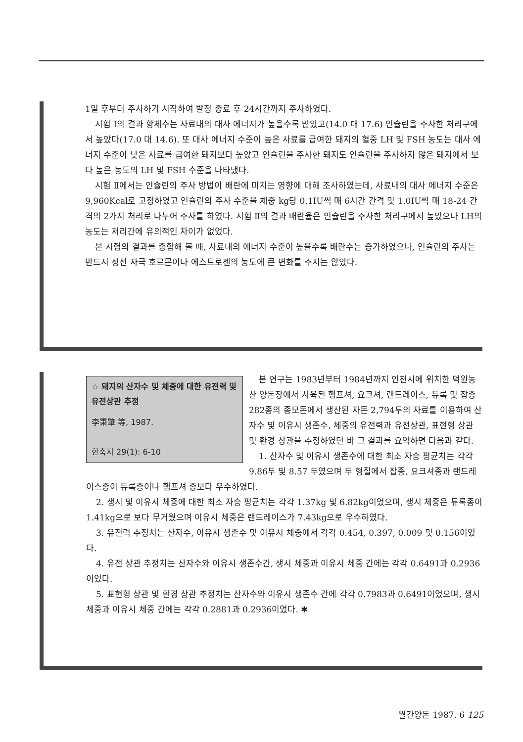1일 후부터 주사하기 시작하여 발정 종료 후 24시간까지 주사하였다.
시험 Ⅰ의 결과 항체수는 사료내의 대사 에너지가 높을수록 많았고(14.0 대 17.6) 인슐린을 주사한 처리구에서 높았다(17.0 대 14.6). 또 대사 에너지 수준이 높은 사료를 급여한 돼지의 혈중 LH 및 FSH 농도는 대사 에너지 수준이 낮은 사료를 급여한 돼지보다 높았고 인슐린을 주사한 돼지도 인슐린을 주사하지 않은 돼지에서 보다 높은 농도의 LH 및 FSH 수준을 나타냈다.
시험 Ⅱ에서는 인슐린의 주사 방법이 배란에 미치는 영향에 대해 조사하였는데, 사료내의 대사 에너지 수준은 9,960Kcal로 고정하였고 인슐린의 주사 수준을 체중 kg당 0.1IU씩 매 6시간 간격 및 1.0IU씩 매 18-24 간격의 2가지 처리로 나누어 주사를 하였다. 시험 Ⅱ의 결과 배란율은 인슐린을 주사한 처리구에서 높았으나 LH의 농도는 처리간에 유의적인 차이가 없었다.
본 시험의 결과를 종합해 볼 때, 사료내의 에너지 수준이 높을수록 배란수는 증가하였으나, 인슐린의 주사는 반드시 성선 자극 호르몬이나 에스트로젠의 농도에 큰 변화를 주지는 않았다.
☆ 돼지의 산자수 및 체중에 대한 유전력 및 유전상관 추정
李秉肇 等, 1987.
한축지 29(1): 6-10
본 연구는 1983년부터 1984년까지 인천시에 위치한 덕원농산 양돈장에서 사육된 햄프셔, 요크셔, 랜드레이스, 듀록 및 잡종 282종의 종모돈에서 생산된 자돈 2,794두의 자료를 이용하여 산자수 및 이유시 생존수, 체중의 유전력과 유전상관, 표현형 상관 및 환경 상관을 추정하였던 바 그 결과를 요약하면 다음과 같다.
1. 산자수 및 이유시 생존수에 대한 최소 자승 평균치는 각각 9.86두 및 8.57 두였으며 두 형질에서 잡종, 요크셔종과 랜드레이스종이 듀록종이나 햄프셔 종보다 우수하였다.
2. 생시 및 이유시 체중에 대한 최소 자승 평균치는 각각 1.37kg 및 6.82kg이었으며, 생시 체중은 듀록종이 1.41kg으로 보다 무거웠으며 이유시 체중은 랜드레이스가 7.43kg으로 우수하였다.
3. 유전력 추정치는 산자수, 이유시 생존수 및 이유시 체중에서 각각 0.454, 0.397, 0.009 및 0.156이었다.
4. 유전 상관 추정치는 산자수와 이유시 생존수간, 생시 체중과 이유시 체중 간에는 각각 0.6491과 0.2936이었다.
5. 표현형 상관 및 환경 상관 추정치는 산자수와 이유시 생존수 간에 각각 0.7983과 0.6491이었으며, 생시체중과 이유시 체중 간에는 각각 0.2881과 0.2936이었다. ✱
월간양돈 1987. 6 125